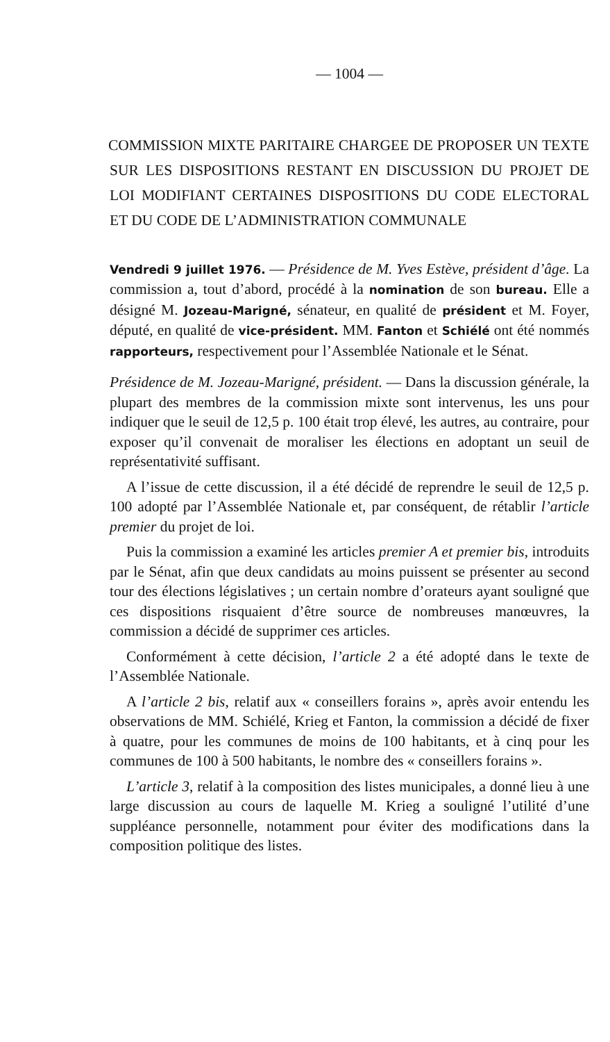— 1004 —
COMMISSION MIXTE PARITAIRE CHARGEE DE PROPOSER UN TEXTE SUR LES DISPOSITIONS RESTANT EN DISCUSSION DU PROJET DE LOI MODIFIANT CERTAINES DISPOSITIONS DU CODE ELECTORAL ET DU CODE DE L’ADMINISTRATION COMMUNALE
Vendredi 9 juillet 1976. — Présidence de M. Yves Estève, président d’âge. La commission a, tout d’abord, procédé à la nomination de son bureau. Elle a désigné M. Jozeau-Marigné, sénateur, en qualité de président et M. Foyer, député, en qualité de vice-président. MM. Fanton et Schiélé ont été nommés rapporteurs, respectivement pour l’Assemblée Nationale et le Sénat.
Présidence de M. Jozeau-Marigné, président. — Dans la discussion générale, la plupart des membres de la commission mixte sont intervenus, les uns pour indiquer que le seuil de 12,5 p. 100 était trop élevé, les autres, au contraire, pour exposer qu’il convenait de moraliser les élections en adoptant un seuil de représentativité suffisant.
A l’issue de cette discussion, il a été décidé de reprendre le seuil de 12,5 p. 100 adopté par l’Assemblée Nationale et, par conséquent, de rétablir l’article premier du projet de loi.
Puis la commission a examiné les articles premier A et premier bis, introduits par le Sénat, afin que deux candidats au moins puissent se présenter au second tour des élections législatives ; un certain nombre d’orateurs ayant souligné que ces dispositions risquaient d’être source de nombreuses manœuvres, la commission a décidé de supprimer ces articles.
Conformément à cette décision, l’article 2 a été adopté dans le texte de l’Assemblée Nationale.
A l’article 2 bis, relatif aux « conseillers forains », après avoir entendu les observations de MM. Schiélé, Krieg et Fanton, la commission a décidé de fixer à quatre, pour les communes de moins de 100 habitants, et à cinq pour les communes de 100 à 500 habitants, le nombre des « conseillers forains ».
L’article 3, relatif à la composition des listes municipales, a donné lieu à une large discussion au cours de laquelle M. Krieg a souligné l’utilité d’une suppléance personnelle, notamment pour éviter des modifications dans la composition politique des listes.